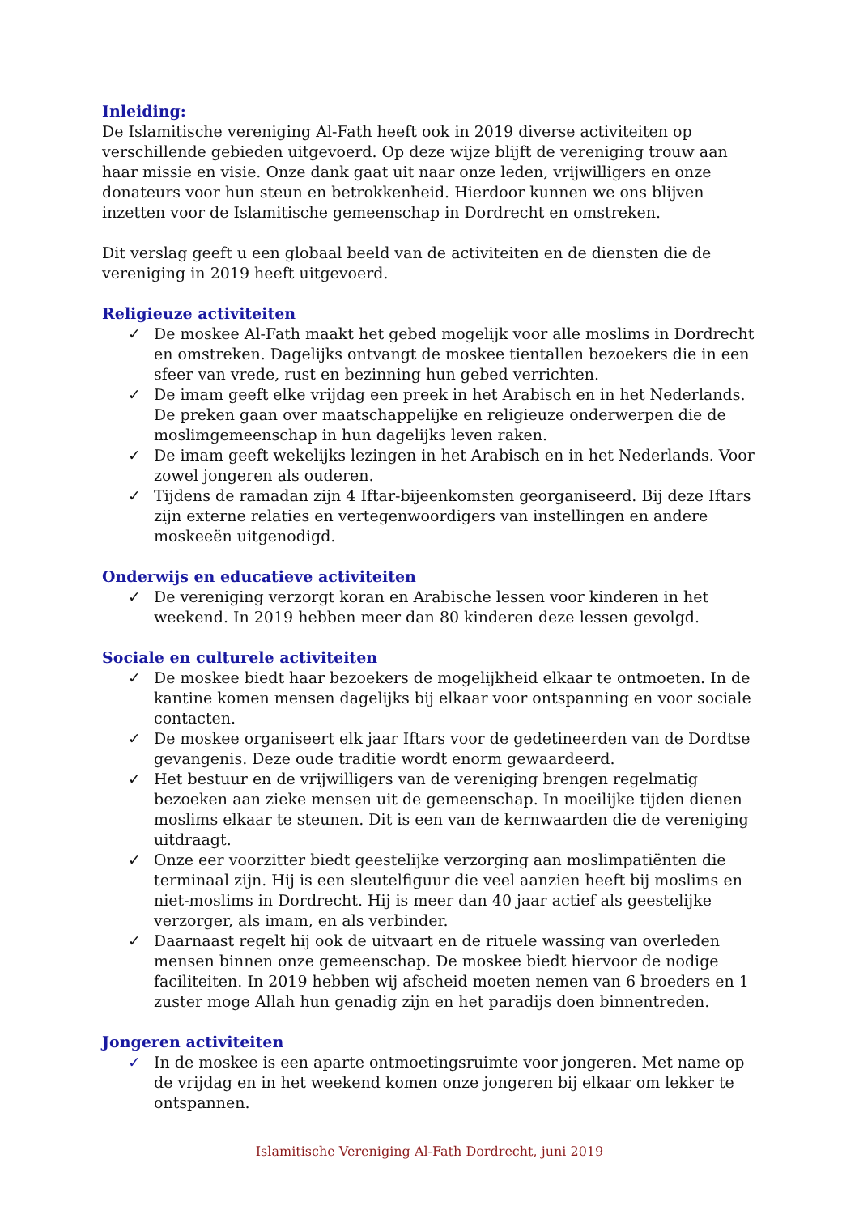Inleiding:
De Islamitische vereniging Al-Fath heeft ook in 2019 diverse activiteiten op verschillende gebieden uitgevoerd. Op deze wijze blijft de vereniging trouw aan haar missie en visie. Onze dank gaat uit naar onze leden, vrijwilligers en onze donateurs voor hun steun en betrokkenheid. Hierdoor kunnen we ons blijven inzetten voor de Islamitische gemeenschap in Dordrecht en omstreken.
Dit verslag geeft u een globaal beeld van de activiteiten en de diensten die de vereniging in 2019 heeft uitgevoerd.
Religieuze activiteiten
✓ De moskee Al-Fath maakt het gebed mogelijk voor alle moslims in Dordrecht en omstreken. Dagelijks ontvangt de moskee tientallen bezoekers die in een sfeer van vrede, rust en bezinning hun gebed verrichten.
✓ De imam geeft elke vrijdag een preek in het Arabisch en in het Nederlands. De preken gaan over maatschappelijke en religieuze onderwerpen die de moslimgemeenschap in hun dagelijks leven raken.
✓ De imam geeft wekelijks lezingen in het Arabisch en in het Nederlands. Voor zowel jongeren als ouderen.
✓ Tijdens de ramadan zijn 4 Iftar-bijeenkomsten georganiseerd. Bij deze Iftars zijn externe relaties en vertegenwoordigers van instellingen en andere moskeeën uitgenodigd.
Onderwijs en educatieve activiteiten
✓ De vereniging verzorgt koran en Arabische lessen voor kinderen in het weekend. In 2019 hebben meer dan 80 kinderen deze lessen gevolgd.
Sociale en culturele activiteiten
✓ De moskee biedt haar bezoekers de mogelijkheid elkaar te ontmoeten. In de kantine komen mensen dagelijks bij elkaar voor ontspanning en voor sociale contacten.
✓ De moskee organiseert elk jaar Iftars voor de gedetineerden van de Dordtse gevangenis. Deze oude traditie wordt enorm gewaardeerd.
✓ Het bestuur en de vrijwilligers van de vereniging brengen regelmatig bezoeken aan zieke mensen uit de gemeenschap. In moeilijke tijden dienen moslims elkaar te steunen. Dit is een van de kernwaarden die de vereniging uitdraagt.
✓ Onze eer voorzitter biedt geestelijke verzorging aan moslimpatiënten die terminaal zijn. Hij is een sleutelfiguur die veel aanzien heeft bij moslims en niet-moslims in Dordrecht. Hij is meer dan 40 jaar actief als geestelijke verzorger, als imam, en als verbinder.
✓ Daarnaast regelt hij ook de uitvaart en de rituele wassing van overleden mensen binnen onze gemeenschap. De moskee biedt hiervoor de nodige faciliteiten. In 2019 hebben wij afscheid moeten nemen van 6 broeders en 1 zuster moge Allah hun genadig zijn en het paradijs doen binnentreden.
Jongeren activiteiten
✓ In de moskee is een aparte ontmoetingsruimte voor jongeren. Met name op de vrijdag en in het weekend komen onze jongeren bij elkaar om lekker te ontspannen.
Islamitische Vereniging Al-Fath Dordrecht, juni 2019